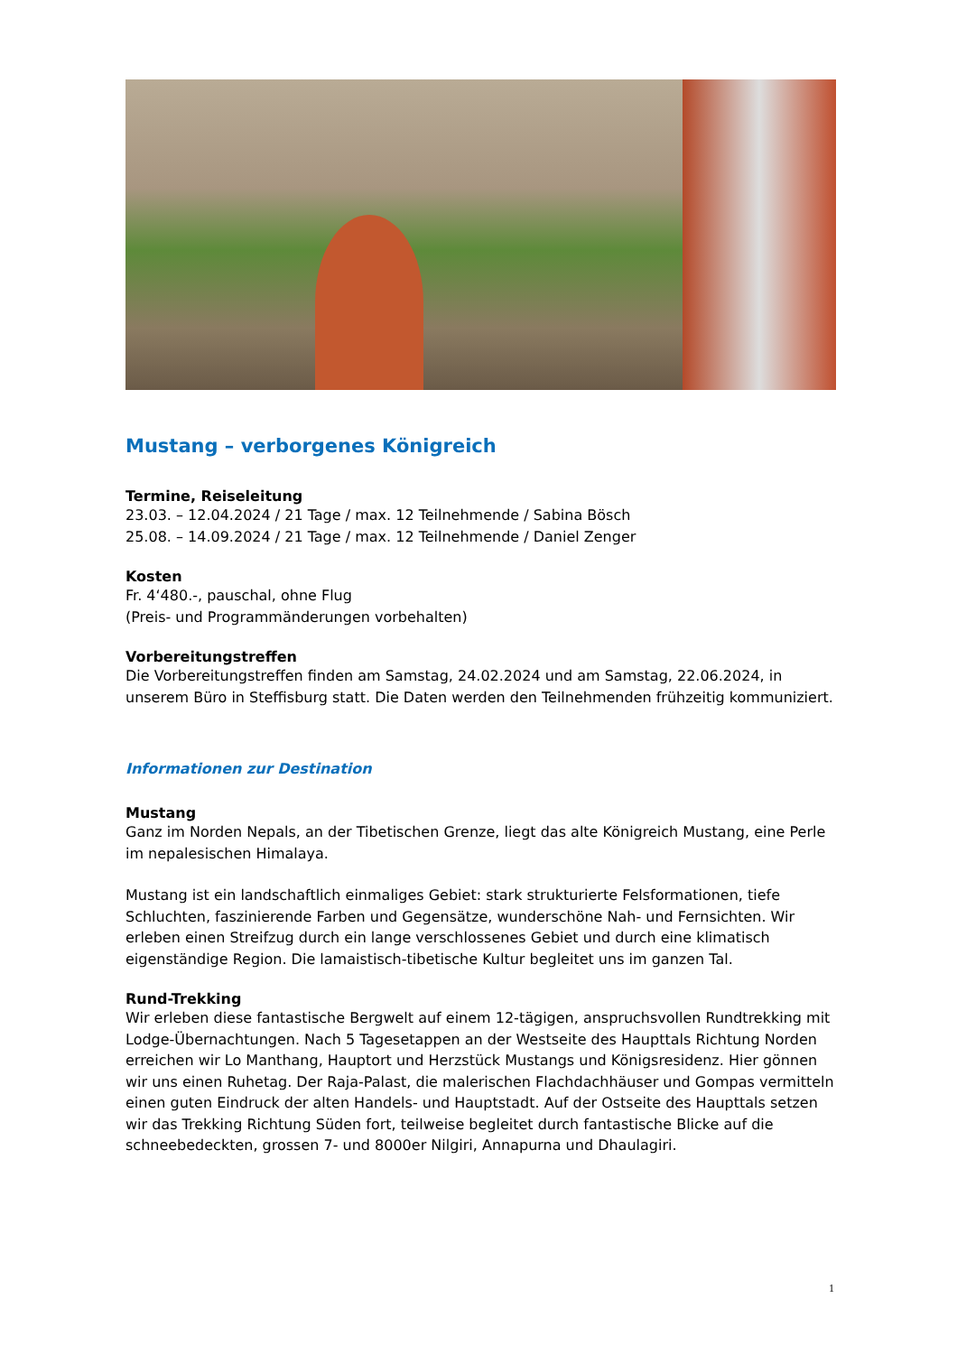Mustang – verborgenes Königreich
Termine, Reiseleitung
23.03. – 12.04.2024 / 21 Tage / max. 12 Teilnehmende / Sabina Bösch
25.08. – 14.09.2024 / 21 Tage / max. 12 Teilnehmende / Daniel Zenger
Kosten
Fr. 4‘480.-, pauschal, ohne Flug
(Preis- und Programmänderungen vorbehalten)
Vorbereitungstreffen
Die Vorbereitungstreffen finden am Samstag, 24.02.2024 und am Samstag, 22.06.2024, in unserem Büro in Steffisburg statt. Die Daten werden den Teilnehmenden frühzeitig kommuniziert.
Informationen zur Destination
Mustang
Ganz im Norden Nepals, an der Tibetischen Grenze, liegt das alte Königreich Mustang, eine Perle im nepalesischen Himalaya.
Mustang ist ein landschaftlich einmaliges Gebiet: stark strukturierte Felsformationen, tiefe Schluchten, faszinierende Farben und Gegensätze, wunderschöne Nah- und Fernsichten. Wir erleben einen Streifzug durch ein lange verschlossenes Gebiet und durch eine klimatisch eigenständige Region. Die lamaistisch-tibetische Kultur begleitet uns im ganzen Tal.
Rund-Trekking
Wir erleben diese fantastische Bergwelt auf einem 12-tägigen, anspruchsvollen Rundtrekking mit Lodge-Übernachtungen. Nach 5 Tagesetappen an der Westseite des Haupttals Richtung Norden erreichen wir Lo Manthang, Hauptort und Herzstück Mustangs und Königsresidenz. Hier gönnen wir uns einen Ruhetag. Der Raja-Palast, die malerischen Flachdachhäuser und Gompas vermitteln einen guten Eindruck der alten Handels- und Hauptstadt. Auf der Ostseite des Haupttals setzen wir das Trekking Richtung Süden fort, teilweise begleitet durch fantastische Blicke auf die schneebedeckten, grossen 7- und 8000er Nilgiri, Annapurna und Dhaulagiri.
1